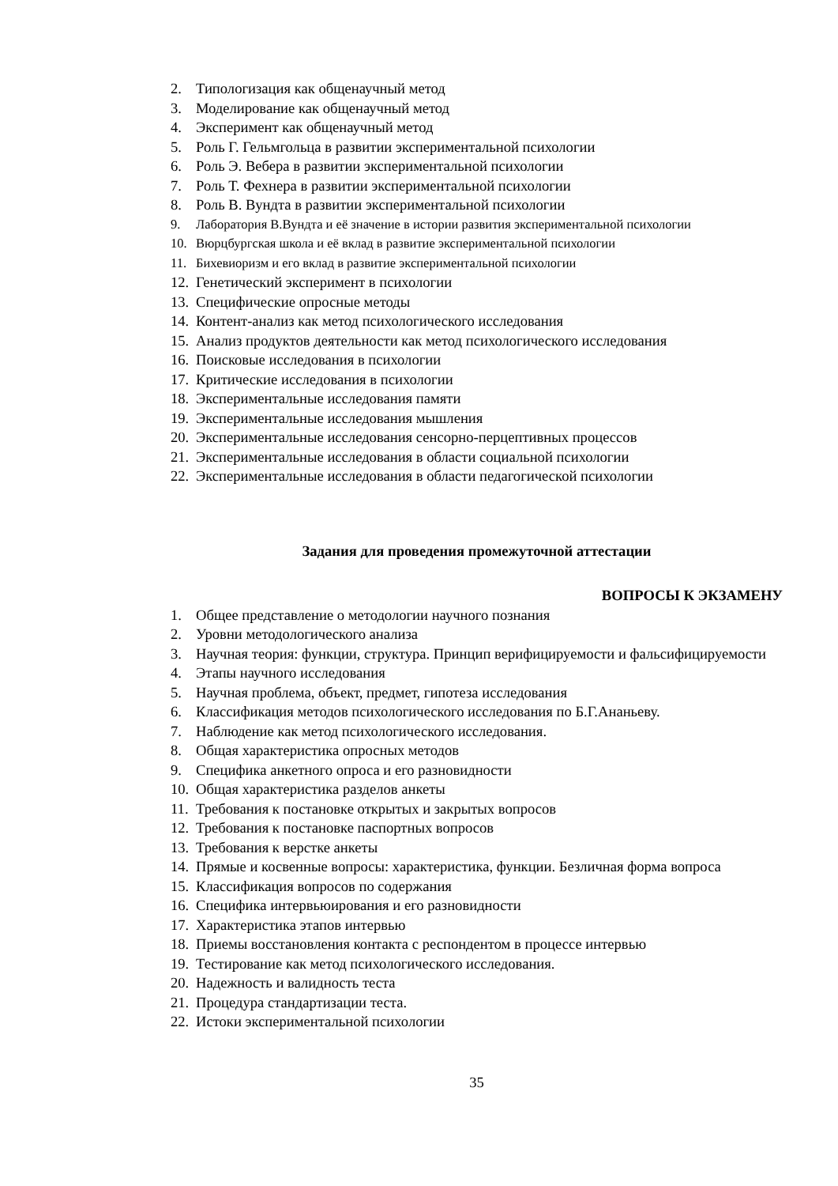2. Типологизация как общенаучный метод
3. Моделирование как общенаучный метод
4. Эксперимент как общенаучный метод
5. Роль Г. Гельмгольца в развитии экспериментальной психологии
6. Роль Э. Вебера в развитии экспериментальной психологии
7. Роль Т. Фехнера в развитии экспериментальной психологии
8. Роль В. Вундта в развитии экспериментальной психологии
9. Лаборатория В.Вундта и её значение в истории развития экспериментальной психологии
10. Вюрцбургская школа и её вклад в развитие экспериментальной психологии
11. Бихевиоризм и его вклад в развитие экспериментальной психологии
12. Генетический эксперимент в психологии
13. Специфические опросные методы
14. Контент-анализ как метод психологического исследования
15. Анализ продуктов деятельности как метод психологического исследования
16. Поисковые исследования в психологии
17. Критические исследования в психологии
18. Экспериментальные исследования памяти
19. Экспериментальные исследования мышления
20. Экспериментальные исследования сенсорно-перцептивных процессов
21. Экспериментальные исследования в области социальной психологии
22. Экспериментальные исследования в области педагогической психологии
Задания для проведения промежуточной аттестации
ВОПРОСЫ К ЭКЗАМЕНУ
1. Общее представление о методологии научного познания
2. Уровни методологического анализа
3. Научная теория: функции, структура. Принцип верифицируемости и фальсифицируемости
4. Этапы научного исследования
5. Научная проблема, объект, предмет, гипотеза исследования
6. Классификация методов психологического исследования по Б.Г.Ананьеву.
7. Наблюдение как метод психологического исследования.
8. Общая характеристика опросных методов
9. Специфика анкетного опроса и его разновидности
10. Общая характеристика разделов анкеты
11. Требования к постановке открытых и закрытых вопросов
12. Требования к постановке паспортных вопросов
13. Требования к верстке анкеты
14. Прямые и косвенные вопросы: характеристика, функции. Безличная форма вопроса
15. Классификация вопросов по содержания
16. Специфика интервьюирования и его разновидности
17. Характеристика этапов интервью
18. Приемы восстановления контакта с респондентом в процессе интервью
19. Тестирование как метод психологического исследования.
20. Надежность и валидность теста
21. Процедура стандартизации теста.
22. Истоки экспериментальной психологии
35